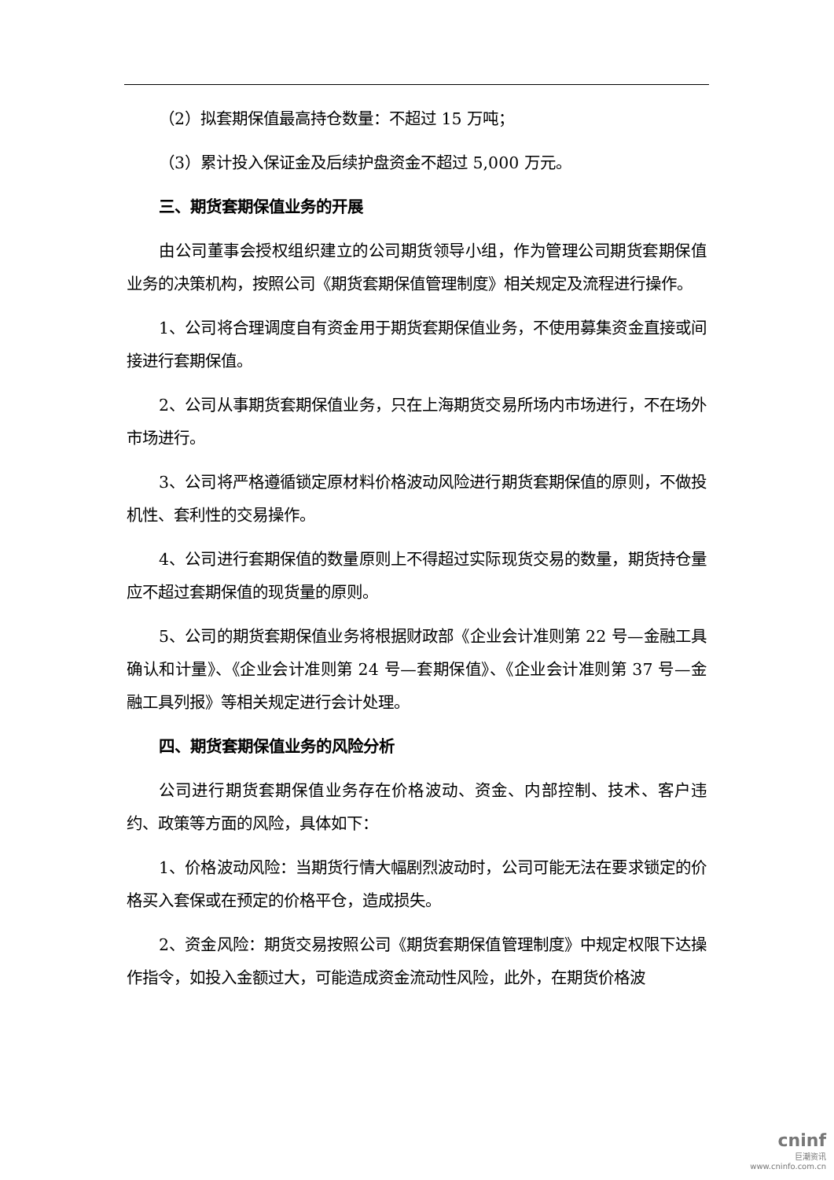（2）拟套期保值最高持仓数量：不超过 15 万吨；
（3）累计投入保证金及后续护盘资金不超过 5,000 万元。
三、期货套期保值业务的开展
由公司董事会授权组织建立的公司期货领导小组，作为管理公司期货套期保值业务的决策机构，按照公司《期货套期保值管理制度》相关规定及流程进行操作。
1、公司将合理调度自有资金用于期货套期保值业务，不使用募集资金直接或间接进行套期保值。
2、公司从事期货套期保值业务，只在上海期货交易所场内市场进行，不在场外市场进行。
3、公司将严格遵循锁定原材料价格波动风险进行期货套期保值的原则，不做投机性、套利性的交易操作。
4、公司进行套期保值的数量原则上不得超过实际现货交易的数量，期货持仓量应不超过套期保值的现货量的原则。
5、公司的期货套期保值业务将根据财政部《企业会计准则第 22 号—金融工具确认和计量》、《企业会计准则第 24 号—套期保值》、《企业会计准则第 37 号—金融工具列报》等相关规定进行会计处理。
四、期货套期保值业务的风险分析
公司进行期货套期保值业务存在价格波动、资金、内部控制、技术、客户违约、政策等方面的风险，具体如下：
1、价格波动风险：当期货行情大幅剧烈波动时，公司可能无法在要求锁定的价格买入套保或在预定的价格平仓，造成损失。
2、资金风险：期货交易按照公司《期货套期保值管理制度》中规定权限下达操作指令，如投入金额过大，可能造成资金流动性风险，此外，在期货价格波
cninf
巨潮资讯
www.cninfo.com.cn